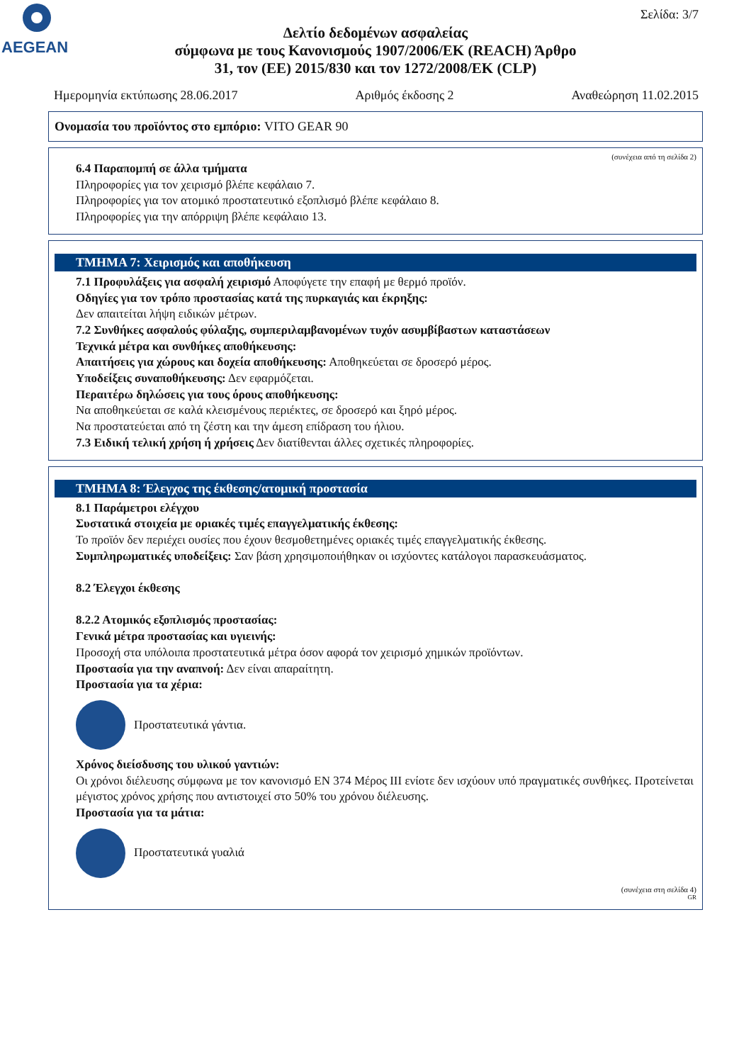AEGEAN
Σελίδα: 3/7
Δελτίο δεδομένων ασφαλείας
σύμφωνα με τους Κανονισμούς 1907/2006/ΕΚ (REACH) Άρθρο
31, τον (ΕΕ) 2015/830 και τον 1272/2008/ΕΚ (CLP)
Ημερομηνία εκτύπωσης 28.06.2017 Αριθμός έκδοσης 2 Αναθεώρηση 11.02.2015
Ονομασία του προϊόντος στο εμπόριο: VITO GEAR 90
(συνέχεια από τη σελίδα 2)
6.4 Παραπομπή σε άλλα τμήματα
Πληροφορίες για τον χειρισμό βλέπε κεφάλαιο 7.
Πληροφορίες για τον ατομικό προστατευτικό εξοπλισμό βλέπε κεφάλαιο 8.
Πληροφορίες για την απόρριψη βλέπε κεφάλαιο 13.
ΤΜΗΜΑ 7: Χειρισμός και αποθήκευση
7.1 Προφυλάξεις για ασφαλή χειρισμό Αποφύγετε την επαφή με θερμό προϊόν.
Οδηγίες για τον τρόπο προστασίας κατά της πυρκαγιάς και έκρηξης:
Δεν απαιτείται λήψη ειδικών μέτρων.
7.2 Συνθήκες ασφαλούς φύλαξης, συμπεριλαμβανομένων τυχόν ασυμβίβαστων καταστάσεων
Τεχνικά μέτρα και συνθήκες αποθήκευσης:
Απαιτήσεις για χώρους και δοχεία αποθήκευσης: Αποθηκεύεται σε δροσερό μέρος.
Υποδείξεις συναποθήκευσης: Δεν εφαρμόζεται.
Περαιτέρω δηλώσεις για τους όρους αποθήκευσης:
Να αποθηκεύεται σε καλά κλεισμένους περιέκτες, σε δροσερό και ξηρό μέρος.
Να προστατεύεται από τη ζέστη και την άμεση επίδραση του ήλιου.
7.3 Ειδική τελική χρήση ή χρήσεις Δεν διατίθενται άλλες σχετικές πληροφορίες.
ΤΜΗΜΑ 8: Έλεγχος της έκθεσης/ατομική προστασία
8.1 Παράμετροι ελέγχου
Συστατικά στοιχεία με οριακές τιμές επαγγελματικής έκθεσης:
Το προϊόν δεν περιέχει ουσίες που έχουν θεσμοθετημένες οριακές τιμές επαγγελματικής έκθεσης.
Συμπληρωματικές υποδείξεις: Σαν βάση χρησιμοποιήθηκαν οι ισχύοντες κατάλογοι παρασκευάσματος.
8.2 Έλεγχοι έκθεσης
8.2.2 Ατομικός εξοπλισμός προστασίας:
Γενικά μέτρα προστασίας και υγιεινής:
Προσοχή στα υπόλοιπα προστατευτικά μέτρα όσον αφορά τον χειρισμό χημικών προϊόντων.
Προστασία για την αναπνοή: Δεν είναι απαραίτητη.
Προστασία για τα χέρια:
Προστατευτικά γάντια.
Χρόνος διείσδυσης του υλικού γαντιών:
Οι χρόνοι διέλευσης σύμφωνα με τον κανονισμό EN 374 Μέρος III ενίοτε δεν ισχύουν υπό πραγματικές συνθήκες. Προτείνεται μέγιστος χρόνος χρήσης που αντιστοιχεί στο 50% του χρόνου διέλευσης.
Προστασία για τα μάτια:
Προστατευτικά γυαλιά
(συνέχεια στη σελίδα 4)
GR